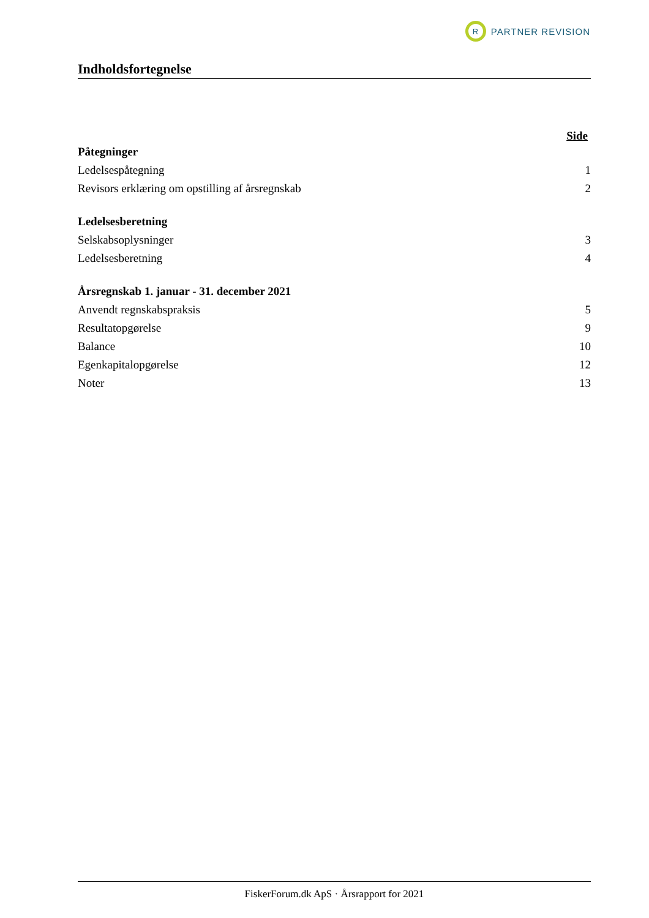R
PARTNER REVISION
Indholdsfortegnelse
Side
Påtegninger
Ledelsespåtegning 1
Revisors erklæring om opstilling af årsregnskab 2
Ledelsesberetning
Selskabsoplysninger 3
Ledelsesberetning 4
Årsregnskab 1. januar - 31. december 2021
Anvendt regnskabspraksis 5
Resultatopgørelse 9
Balance 10
Egenkapitalopgørelse 12
Noter 13
FiskerForum.dk ApS · Årsrapport for 2021